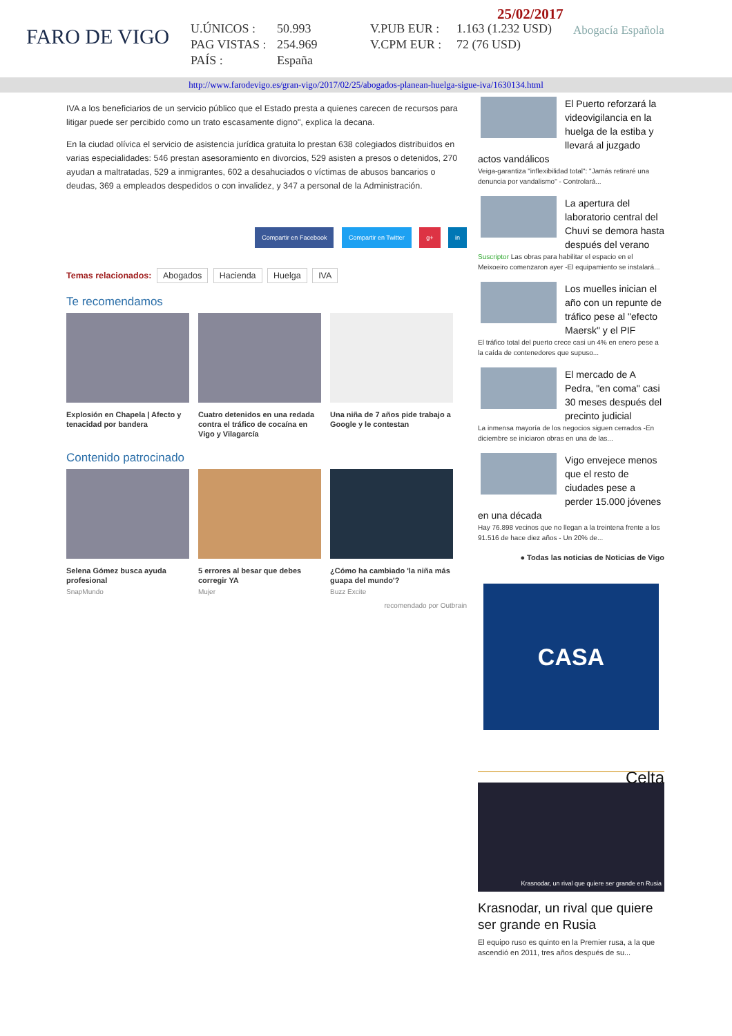FARO DE VIGO
25/02/2017
U.ÚNICOS : 50.993 V.PUB EUR : 1.163 (1.232 USD) PAG VISTAS : 254.969 V.CPM EUR : 72 (76 USD) PAÍS : España
Abogacía Española
http://www.farodevigo.es/gran-vigo/2017/02/25/abogados-planean-huelga-sigue-iva/1630134.html
IVA a los beneficiarios de un servicio público que el Estado presta a quienes carecen de recursos para litigar puede ser percibido como un trato escasamente digno", explica la decana.
En la ciudad olívica el servicio de asistencia jurídica gratuita lo prestan 638 colegiados distribuidos en varias especialidades: 546 prestan asesoramiento en divorcios, 529 asisten a presos o detenidos, 270 ayudan a maltratadas, 529 a inmigrantes, 602 a desahuciados o víctimas de abusos bancarios o deudas, 369 a empleados despedidos o con invalidez, y 347 a personal de la Administración.
Compartir en Facebook Compartir en Twitter g+ in
Temas relacionados: Abogados Hacienda Huelga IVA
Te recomendamos
Explosión en Chapela | Afecto y tenacidad por bandera
Cuatro detenidos en una redada contra el tráfico de cocaína en Vigo y Vilagarcía
Una niña de 7 años pide trabajo a Google y le contestan
Contenido patrocinado
Selena Gómez busca ayuda profesional
SnapMundo
5 errores al besar que debes corregir YA
Mujer
¿Cómo ha cambiado 'la niña más guapa del mundo'?
Buzz Excite
recomendado por Outbrain
El Puerto reforzará la videovigilancia en la huelga de la estiba y llevará al juzgado actos vandálicos
Veiga-garantiza "inflexibilidad total": "Jamás retiraré una denuncia por vandalismo" - Controlará...
La apertura del laboratorio central del Chuvi se demora hasta después del verano
Suscriptor Las obras para habilitar el espacio en el Meixoeiro comenzaron ayer -El equipamiento se instalará...
Los muelles inician el año con un repunte de tráfico pese al "efecto Maersk" y el PIF
El tráfico total del puerto crece casi un 4% en enero pese a la caída de contenedores que supuso...
El mercado de A Pedra, "en coma" casi 30 meses después del precinto judicial
La inmensa mayoría de los negocios siguen cerrados -En diciembre se iniciaron obras en una de las...
Vigo envejece menos que el resto de ciudades pese a perder 15.000 jóvenes en una década
Hay 76.898 vecinos que no llegan a la treintena frente a los 91.516 de hace diez años - Un 20% de...
● Todas las noticias de Noticias de Vigo
CASA
Celta
Krasnodar, un rival que quiere ser grande en Rusia
Krasnodar, un rival que quiere ser grande en Rusia
El equipo ruso es quinto en la Premier rusa, a la que ascendió en 2011, tres años después de su...